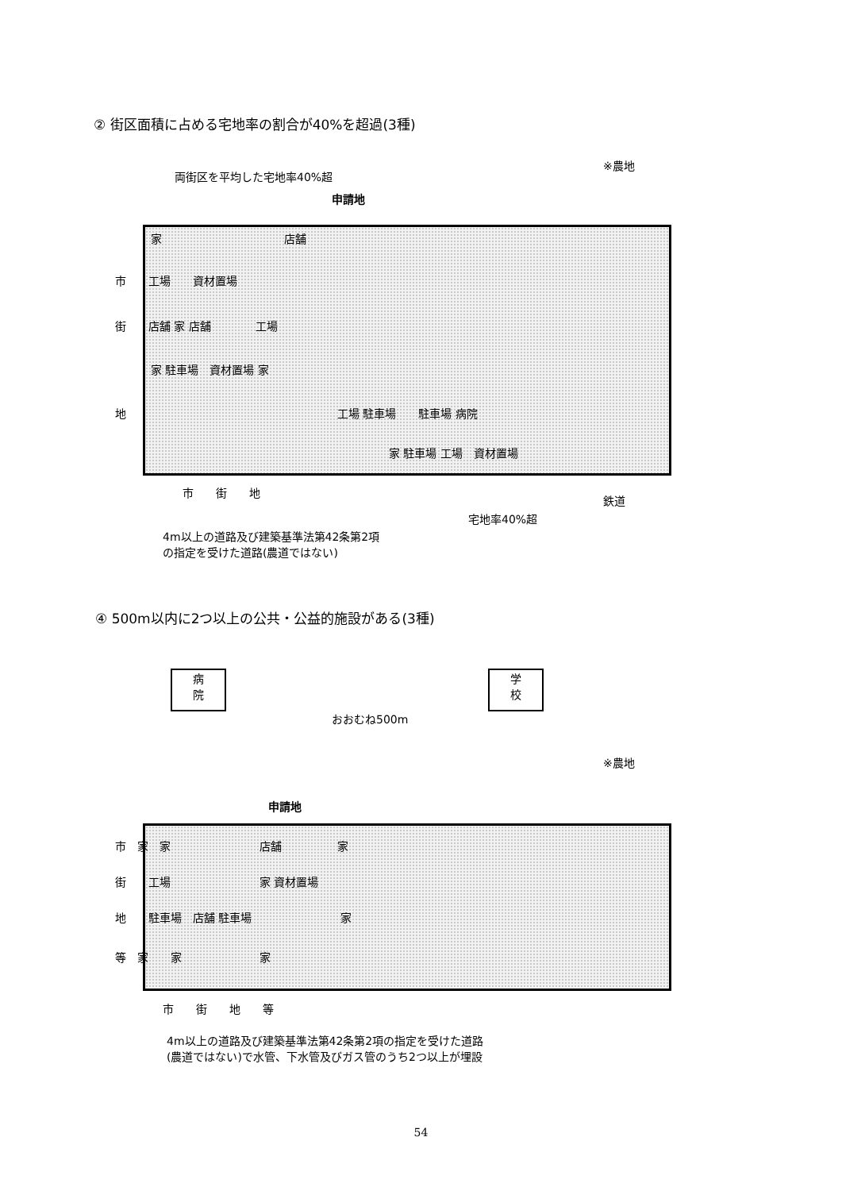② 街区面積に占める宅地率の割合が40%を超過(3種)
※農地
両街区を平均した宅地率40%超
申請地
家　　　　　　　　　　　店舗
市　　工場　　資材置場
街　　店舗 家 店舗　　　　工場
家 駐車場　資材置場 家
地　　　　　　　　　　　　　　　　　　　工場 駐車場　　駐車場 病院
家 駐車場 工場　資材置場
市　　街　　地
鉄道
宅地率40%超
4m以上の道路及び建築基準法第42条第2項
の指定を受けた道路(農道ではない)
④ 500m以内に2つ以上の公共・公益的施設がある(3種)
病
院
学
校
おおむね500m
※農地
申請地
市　家　家　　　　　　　　店舗　　　　　家
街　　工場　　　　　　　　家 資材置場
地　　駐車場　店舗 駐車場　　　　　　　　家
等　家　　家　　　　　　　家
市　　街　　地　　等
4m以上の道路及び建築基準法第42条第2項の指定を受けた道路
(農道ではない)で水管、下水管及びガス管のうち2つ以上が埋設
54